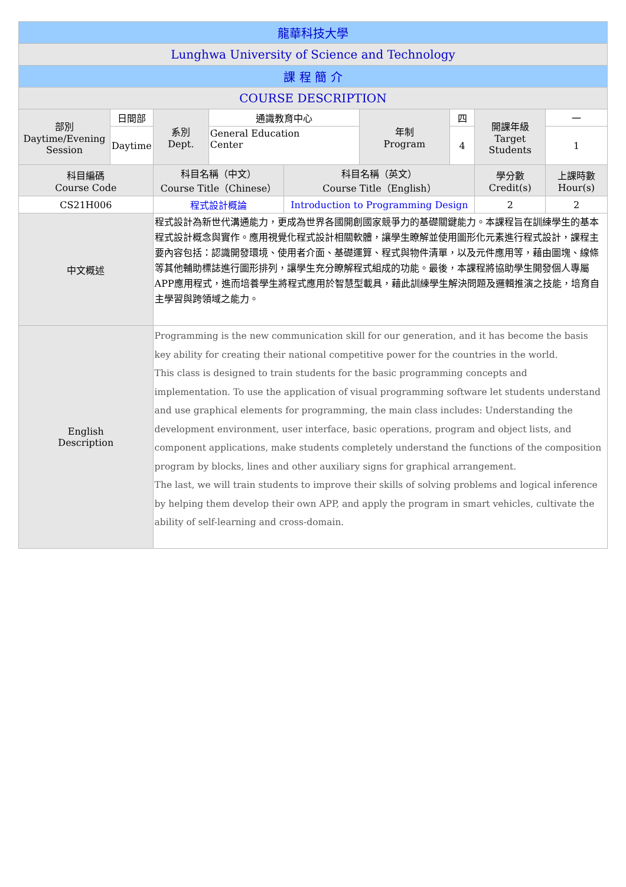| 龍華科技大學 | | | | | | | | | |
| Lunghwa University of Science and Technology | | | | | | | | | |
| 課 程 簡 介 | | | | | | | | | |
| COURSE DESCRIPTION | | | | | | | | | |
| 部別 Daytime/Evening Session | 日間部 | | 系別 Dept. | 通識教育中心 | | 年制 Program | 四 | 開課年級 Target Students | 一 |
| | Daytime | | | General Education Center | | | 4 | | 1 |
| 科目編碼 Course Code | | 科目名稱（中文） Course Title（Chinese） | | | 科目名稱（英文） Course Title（English） | | | 學分數 Credit(s) | 上課時數 Hour(s) |
| CS21H006 | | 程式設計概論 | | | Introduction to Programming Design | | | 2 | 2 |
| 中文概述 | | 程式設計為新世代溝通能力，更成為世界各國開創國家競爭力的基礎關鍵能力。本課程旨在訓練學生的基本程式設計概念與實作。應用視覺化程式設計相關軟體，讓學生瞭解並使用圖形化元素進行程式設計，課程主要內容包括：認識開發環境、使用者介面、基礎運算、程式與物件清單，以及元件應用等，藉由圖塊、線條等其他輔助標誌進行圖形排列，讓學生充分瞭解程式組成的功能。最後，本課程將協助學生開發個人專屬APP應用程式，進而培養學生將程式應用於智慧型載具，藉此訓練學生解決問題及邏輯推演之技能，培育自主學習與跨領域之能力。 | | | | | | | |
| English Description | | Programming is the new communication skill for our generation, and it has become the basis key ability for creating their national competitive power for the countries in the world. This class is designed to train students for the basic programming concepts and implementation. To use the application of visual programming software let students understand and use graphical elements for programming, the main class includes: Understanding the development environment, user interface, basic operations, program and object lists, and component applications, make students completely understand the functions of the composition program by blocks, lines and other auxiliary signs for graphical arrangement. The last, we will train students to improve their skills of solving problems and logical inference by helping them develop their own APP, and apply the program in smart vehicles, cultivate the ability of self-learning and cross-domain. | | | | | | | |